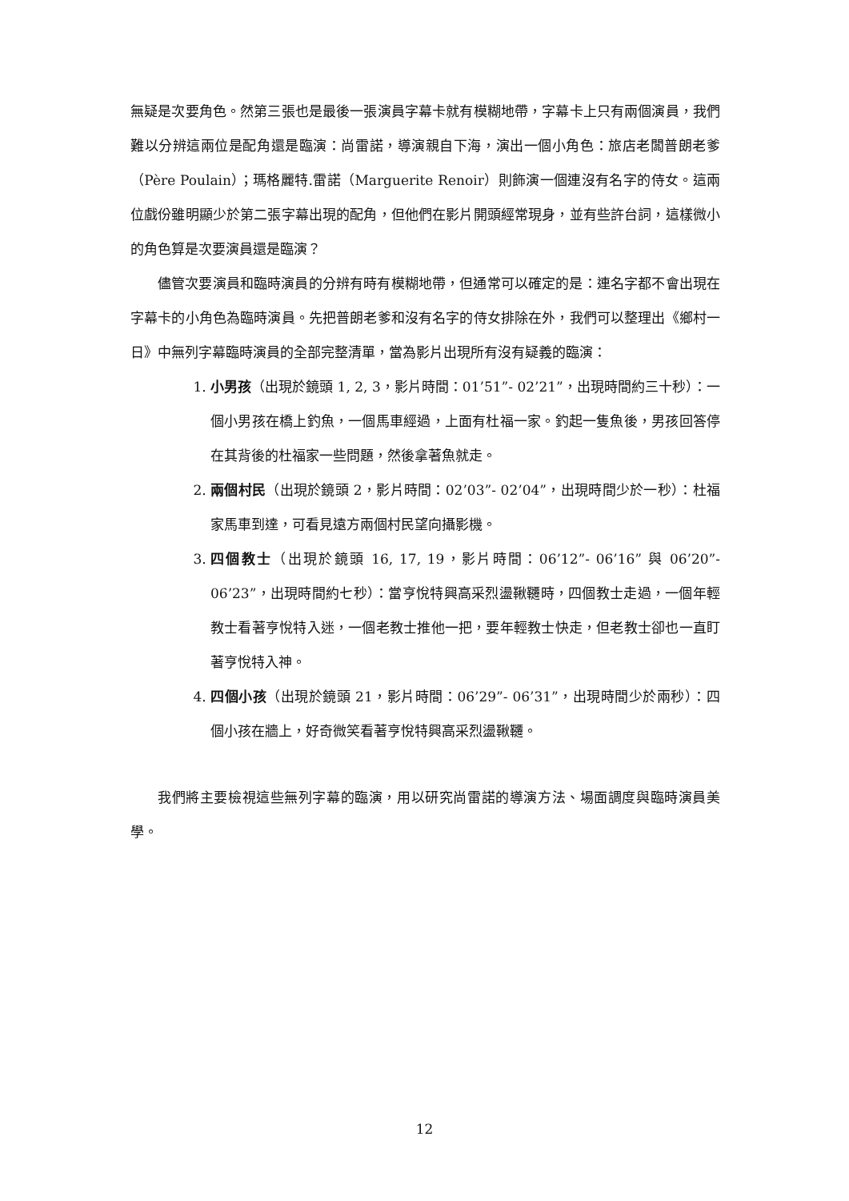無疑是次要角色。然第三張也是最後一張演員字幕卡就有模糊地帶，字幕卡上只有兩個演員，我們難以分辨這兩位是配角還是臨演：尚雷諾，導演親自下海，演出一個小角色：旅店老闆普朗老爹（Père Poulain）；瑪格麗特.雷諾（Marguerite Renoir）則飾演一個連沒有名字的侍女。這兩位戲份雖明顯少於第二張字幕出現的配角，但他們在影片開頭經常現身，並有些許台詞，這樣微小的角色算是次要演員還是臨演？
儘管次要演員和臨時演員的分辨有時有模糊地帶，但通常可以確定的是：連名字都不會出現在字幕卡的小角色為臨時演員。先把普朗老爹和沒有名字的侍女排除在外，我們可以整理出《鄉村一日》中無列字幕臨時演員的全部完整清單，當為影片出現所有沒有疑義的臨演：
1. 小男孩（出現於鏡頭 1, 2, 3，影片時間：01’51”- 02’21”，出現時間約三十秒）：一個小男孩在橋上釣魚，一個馬車經過，上面有杜福一家。釣起一隻魚後，男孩回答停在其背後的杜福家一些問題，然後拿著魚就走。
2. 兩個村民（出現於鏡頭 2，影片時間：02’03”- 02’04”，出現時間少於一秒）：杜福家馬車到達，可看見遠方兩個村民望向攝影機。
3. 四個教士（出現於鏡頭 16, 17, 19，影片時間：06’12”- 06’16” 與 06’20”- 06’23”，出現時間約七秒）：當亨悅特興高采烈盪鞦韆時，四個教士走過，一個年輕教士看著亨悅特入迷，一個老教士推他一把，要年輕教士快走，但老教士卻也一直盯著亨悅特入神。
4. 四個小孩（出現於鏡頭 21，影片時間：06’29”- 06’31”，出現時間少於兩秒）：四個小孩在牆上，好奇微笑看著亨悅特興高采烈盪鞦韆。
我們將主要檢視這些無列字幕的臨演，用以研究尚雷諾的導演方法、場面調度與臨時演員美學。
12